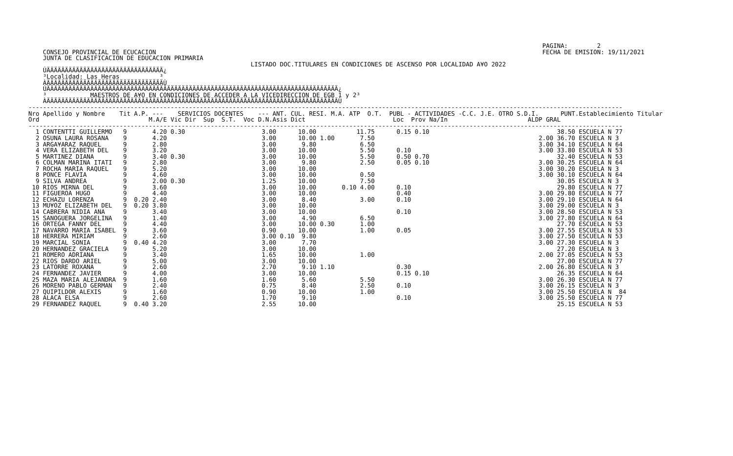PAGINA:        2
    CONSEJO PROVINCIAL DE ECUCACION                                                                                                          FECHA DE EMISION: 19/11/2021
    JUNTA DE CLASIFICACION DE EDUCACION PRIMARIA
                                                             LISTADO DOC.TITULARES EN CONDICIONES DE ASCENSO POR LOCALIDAD A¥O 2022
    ÚÄÄÄÄÄÄÄÄÄÄÄÄÄÄÄÄÄÄÄÄÄÄÄÄÄÄÄÄÄÄÄÄ¿
    ³Localidad: Las Heras           ³
    ÀÄÄÄÄÄÄÄÄÄÄÄÄÄÄÄÄÄÄÄÄÄÄÄÄÄÄÄÄÄÄÄÄÙ
    ÚÄÄÄÄÄÄÄÄÄÄÄÄÄÄÄÄÄÄÄÄÄÄÄÄÄÄÄÄÄÄÄÄÄÄÄÄÄÄÄÄÄÄÄÄÄÄÄÄÄÄÄÄÄÄÄÄÄÄÄÄÄÄÄÄÄÄÄÄÄÄÄÄÄÄÄÄÄÄÄÄ¿
    ³            MAESTROS DE A¥O EN CONDICIONES DE ACCEDER A LA VICEDIRECCION DE EGB 1 y 2³
    ÀÄÄÄÄÄÄÄÄÄÄÄÄÄÄÄÄÄÄÄÄÄÄÄÄÄÄÄÄÄÄÄÄÄÄÄÄÄÄÄÄÄÄÄÄÄÄÄÄÄÄÄÄÄÄÄÄÄÄÄÄÄÄÄÄÄÄÄÄÄÄÄÄÄÄÄÄÄÄÄÄÙ
| ------------------------------------------------------------------------------------------------------------------------------------------------------------------- Nro Apellido y Nombre Tit A.P. --- SERVICIOS DOCENTES --- ANT. CUL. RESI. M.A. ATP O.T. PUBL - ACTIVIDADES -C.C. J.E. OTRO S.D.I. PUNT.Establecimiento Titular Ord M.A/E Vic Dir Sup S.T. Voc D.N.Asis Dict Loc Prov Na/In ALDP GRAL ------------------------------------------------------------------------------------------------------------------------------------------------------------------- 1 CONTENTTI GUILLERMO 9 4.20 0.30 3.00 10.00 11.75 0.15 0.10 38.50 ESCUELA N 77 2 OSUNA LAURA ROSANA 9 4.20 3.00 10.00 1.00 7.50 2.00 36.70 ESCUELA N 3 3 ARGA¥ARAZ RAQUEL 9 2.80 3.00 9.80 6.50 3.00 34.10 ESCUELA N 64 4 VERA ELIZABETH DEL 9 3.20 3.00 10.00 5.50 0.10 3.00 33.80 ESCUELA N 53 5 MARTINEZ DIANA 9 3.40 0.30 3.00 10.00 5.50 0.50 0.70 32.40 ESCUELA N 53 6 COLMAN MARINA ITATI 9 2.80 3.00 9.80 2.50 0.05 0.10 3.00 30.25 ESCUELA N 64 7 ROCHA MARIA RAQUEL 9 5.20 3.00 10.00 3.00 30.20 ESCUELA N 3 8 PONCE FLAVIA 9 4.60 3.00 10.00 0.50 3.00 30.10 ESCUELA N 64 9 SILVA ANDREA 9 2.00 0.30 1.25 10.00 7.50 30.05 ESCUELA N 3 10 RIOS MIRNA DEL 9 3.60 3.00 10.00 0.10 4.00 0.10 29.80 ESCUELA N 77 11 FIGUEROA HUGO 9 4.40 3.00 10.00 0.40 3.00 29.80 ESCUELA N 77 12 ECHAZU LORENZA 9 0.20 2.40 3.00 8.40 3.00 0.10 3.00 29.10 ESCUELA N 64 13 MU¥OZ ELIZABETH DEL 9 0.20 3.80 3.00 10.00 3.00 29.00 ESCUELA N 3 14 CABRERA NIDIA ANA 9 3.40 3.00 10.00 0.10 3.00 28.50 ESCUELA N 53 15 SANOGUERA JORGELINA 9 1.40 3.00 4.90 6.50 3.00 27.80 ESCUELA N 64 16 ORTEGA FANNY DEL 9 4.40 3.00 10.00 0.30 1.00 27.70 ESCUELA N 53 17 NAVARRO MARIA ISABEL 9 3.60 0.90 10.00 1.00 0.05 3.00 27.55 ESCUELA N 53 18 HERRERA MIRIAM 9 2.60 3.00 0.10 9.80 3.00 27.50 ESCUELA N 53 19 MARCIAL SONIA 9 0.40 4.20 3.00 7.70 3.00 27.30 ESCUELA N 3 20 HERNANDEZ GRACIELA 9 5.20 3.00 10.00 27.20 ESCUELA N 3 21 ROMERO ADRIANA 9 3.40 1.65 10.00 1.00 2.00 27.05 ESCUELA N 53 22 RIOS DARDO ARIEL 9 5.00 3.00 10.00 27.00 ESCUELA N 77 23 LATORRE ROXANA 9 2.60 2.70 9.10 1.10 0.30 2.00 26.80 ESCUELA N 3 24 FERNANDEZ JAVIER 9 4.00 3.00 10.00 0.15 0.10 26.35 ESCUELA N 64 25 MAZA MARIA ALEJANDRA 9 1.60 1.60 5.60 5.50 3.00 26.30 ESCUELA N 77 26 MORENO PABLO GERMAN 9 2.40 0.75 8.40 2.50 0.10 3.00 26.15 ESCUELA N 3 27 QUIPILDOR ALEXIS 9 1.60 0.90 10.00 1.00 3.00 25.50 ESCUELA N 84 28 ALACA ELSA 9 2.60 1.70 9.10 0.10 3.00 25.50 ESCUELA N 77 29 FERNANDEZ RAQUEL 9 0.40 3.20 2.55 10.00 25.15 ESCUELA N 53 |